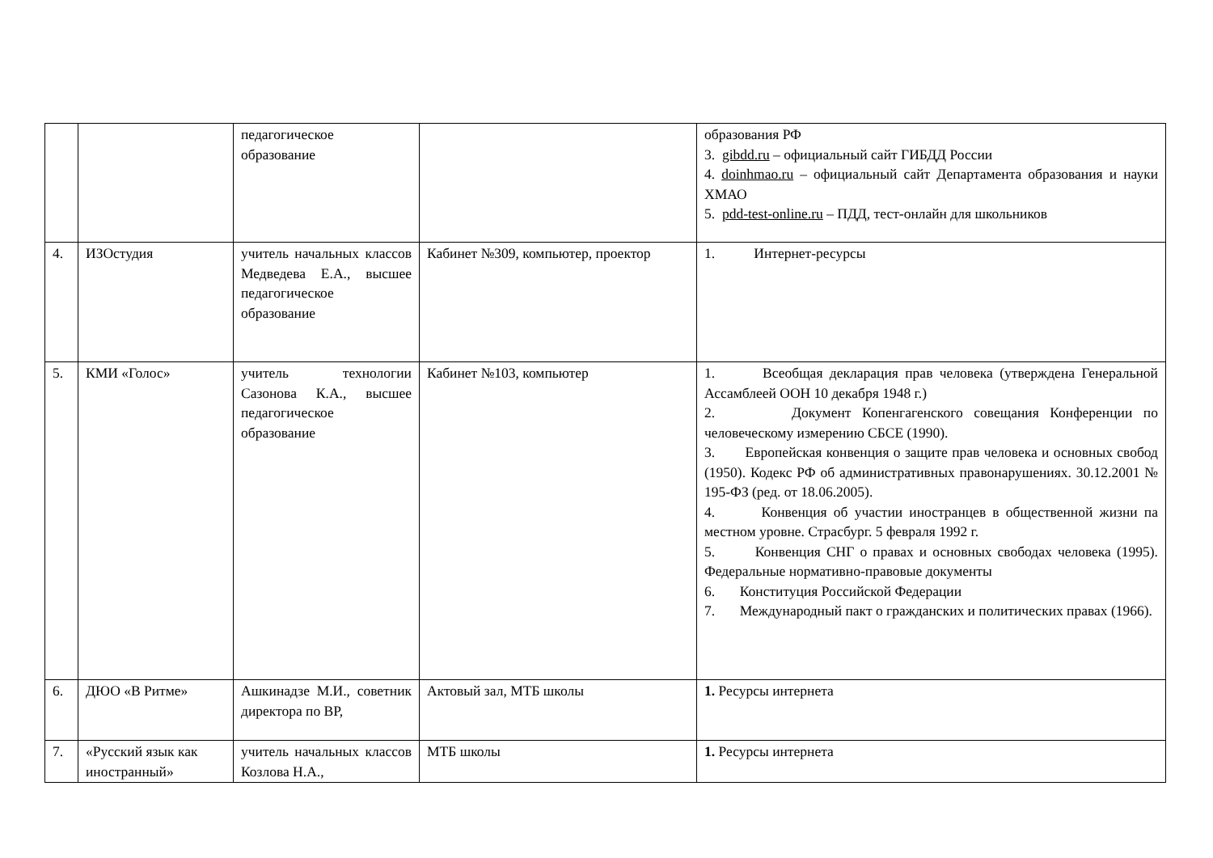| | | педагогическое образование | | образования РФ 3. gibdd.ru – официальный сайт ГИБДД России 4. doinhmao.ru – официальный сайт Департамента образования и науки ХМАО 5. pdd-test-online.ru – ПДД, тест-онлайн для школьников |
| 4. | ИЗОстудия | учитель начальных классов Медведева Е.А., высшее педагогическое образование | Кабинет №309, компьютер, проектор | 1. Интернет-ресурсы |
| 5. | КМИ «Голос» | учитель технологии Сазонова К.А., высшее педагогическое образование | Кабинет №103, компьютер | 1. Всеобщая декларация прав человека (утверждена Генеральной Ассамблеей ООН 10 декабря 1948 г.) 2. Документ Копенгагенского совещания Конференции по человеческому измерению СБСЕ (1990). 3. Европейская конвенция о защите прав человека и основных свобод (1950). Кодекс РФ об административных правонарушениях. 30.12.2001 № 195-ФЗ (ред. от 18.06.2005). 4. Конвенция об участии иностранцев в общественной жизни па местном уровне. Страсбург. 5 февраля 1992 г. 5. Конвенция СНГ о правах и основных свободах человека (1995). Федеральные нормативно-правовые документы 6. Конституция Российской Федерации 7. Международный пакт о гражданских и политических правах (1966). |
| 6. | ДЮО «В Ритме» | Ашкинадзе М.И., советник директора по ВР, | Актовый зал, МТБ школы | 1. Ресурсы интернета |
| 7. | «Русский язык как иностранный» | учитель начальных классов Козлова Н.А., | МТБ школы | 1. Ресурсы интернета |